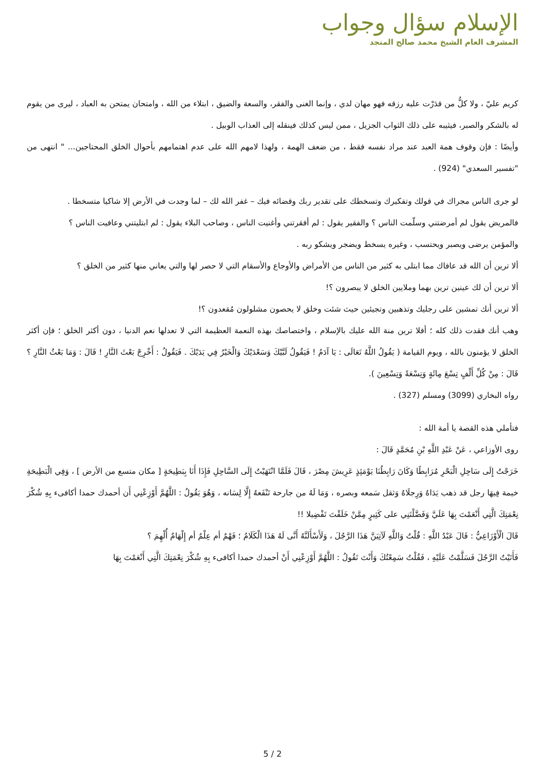الإسلام سؤال وجواب
المشرف العام الشيخ محمد صالح المنجد
كريم عليّ ، ولا كلُّ من قدَرْت عليه رزقه فهو مهان لدي ، وإنما الغنى والفقر، والسعة والضيق ، ابتلاء من الله ، وامتحان يمتحن به العباد ، ليرى من يقوم له بالشكر والصبر، فيثيبه على ذلك الثواب الجزيل ، ممن ليس كذلك فينقله إلى العذاب الوبيل .
وأيضًا : فإن وقوف همة العبد عند مراد نفسه فقط ، من ضعف الهمة ، ولهذا لامهم الله على عدم اهتمامهم بأحوال الخلق المحتاجين... " انتهى من "تفسير السعدي" (924) .
لو جرى الناس مجراك في قولك وتفكيرك وتسخطك على تقدير ربك وقضائه فيك – غفر الله لك – لما وجدت في الأرض إلا شاكيا متسخطا .
فالمريض يقول لم أمرضتني وسلّمت الناس ؟ والفقير يقول : لم أفقرتني وأغنيت الناس ، وصاحب البلاء يقول : لم ابتليتني وعافيت الناس ؟
والمؤمن يرضى ويصبر ويحتسب ، وغيره يسخط ويضجر ويشكو ربه .
ألا ترين أن الله قد عافاك مما ابتلى به كثير من الناس من الأمراض والأوجاع والأسقام التي لا حصر لها والتي يعاني منها كثير من الخلق ؟
ألا ترين أن لك عينين ترين بهما وملايين الخلق لا يبصرون ؟!
ألا ترين أنك تمشين على رجليك وتذهبين وتجيئين حيث شئت وخلق لا يحصون مشلولون مُقعدون ؟!
وهب أنك فقدت ذلك كله ؛ أفلا ترين منة الله عليك بالإسلام ، واختصاصك بهذه النعمة العظيمة التي لا تعدلها نعم الدنيا ، دون أكثر الخلق ؛ فإن أكثر الخلق لا يؤمنون بالله ، ويوم القيامة ( يَقُولُ اللَّهُ تَعَالَى : يَا آدَمُ ! فَيَقُولُ لَبَّيْكَ وَسَعْدَيْكَ وَالْخَيْرُ فِي يَدَيْكَ . فَيَقُولُ : أَخْرِجْ بَعْثَ النَّارِ ! قَالَ : وَمَا بَعْثُ النَّارِ ؟ قَالَ : مِنْ كُلِّ أَلْفٍ تِسْعَ مِائَةٍ وَتِسْعَةً وَتِسْعِينَ ).
رواه البخاري (3099) ومسلم (327) .
فتأملي هذه القصة يا أمة الله :
روى الأوزاعي ، عَنْ عَبْدِ اللَّهِ بْنِ مُحَمَّدٍ قَالَ :
خَرَجْتُ إِلَى سَاحِلِ الْبَحْرِ مُرَابِطًا وَكَانَ رَابِطُنَا يَوْمَئِذٍ عَرِيشَ مِصْرَ ، قَالَ فَلَمَّا انْتَهَيْتُ إِلَى السَّاحِلِ فَإِذَا أَنَا بِبَطِيحَةٍ [ مكان متسع من الأرض ] ، وَفِي الْبَطِيحَةِ خيمة فِيهَا رجل قد ذهب يَدَاهُ وَرِجلَاهُ وَثقل سَمعه وبصره ، وَمَا لَهُ من جارحة تَنْفَعهُ إِلَّا لِسَانه ، وَهُوَ يَقُولُ : اللَّهُمَّ أَوْزِعْنِي أَن أحمدك حمدا أكافىء بِهِ شُكْرَ نِعْمَتِكَ الَّتِي أَنْعَمْتَ بِهَا عَلَيَّ وَفَضَّلْتَنِي على كَثِيرٍ مِمَّنْ خَلَقْتَ تَفْضِيلا !!
قَالَ الْأَوْزَاعِيُّ : قَالَ عَبْدُ اللَّهِ : قُلْتُ وَاللَّهِ لَآتِيَنَّ هَذَا الرَّجُلَ ، وَلَأَسْأَلَنَّهُ أَنَّى لَهُ هَذَا الْكَلَامُ ؛ فَهْمٌ أم عِلْمٌ أم إِلْهَامٌ أُلْهِمَ ؟
فَأَتَيْتُ الرَّجُلَ فَسَلَّمْتُ عَلَيْهِ ، فَقُلْتُ سَمِعْتُكَ وَأَنْتَ تَقُولُ : اللَّهُمَّ أَوْزِعْنِي أَنْ أحمدك حمدا أكافىء بِهِ شُكْرَ نِعْمَتِكَ الَّتِي أَنْعَمْتَ بِهَا
5 / 2